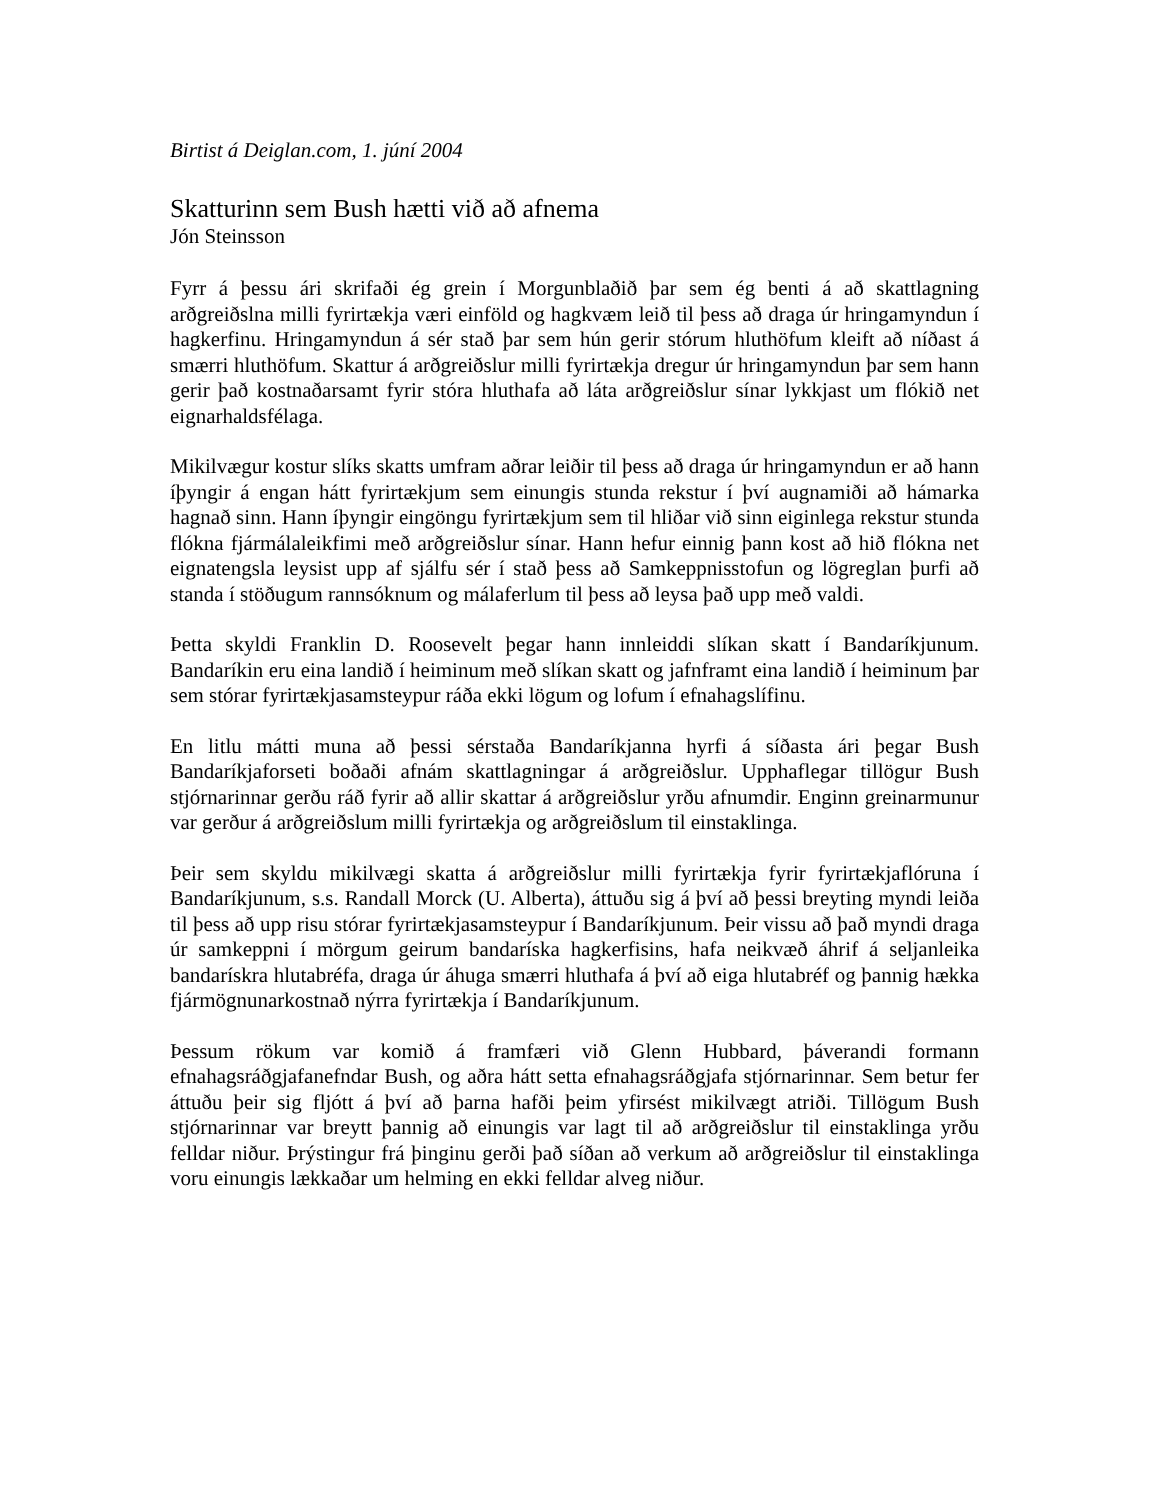Birtist á Deiglan.com, 1. júní 2004
Skatturinn sem Bush hætti við að afnema
Jón Steinsson
Fyrr á þessu ári skrifaði ég grein í Morgunblaðið þar sem ég benti á að skattlagning arðgreiðslna milli fyrirtækja væri einföld og hagkvæm leið til þess að draga úr hringamyndun í hagkerfinu. Hringamyndun á sér stað þar sem hún gerir stórum hluthöfum kleift að níðast á smærri hluthöfum. Skattur á arðgreiðslur milli fyrirtækja dregur úr hringamyndun þar sem hann gerir það kostnaðarsamt fyrir stóra hluthafa að láta arðgreiðslur sínar lykkjast um flókið net eignarhaldsfélaga.
Mikilvægur kostur slíks skatts umfram aðrar leiðir til þess að draga úr hringamyndun er að hann íþyngir á engan hátt fyrirtækjum sem einungis stunda rekstur í því augnamiði að hámarka hagnað sinn. Hann íþyngir eingöngu fyrirtækjum sem til hliðar við sinn eiginlega rekstur stunda flókna fjármálaleikfimi með arðgreiðslur sínar. Hann hefur einnig þann kost að hið flókna net eignatengsla leysist upp af sjálfu sér í stað þess að Samkeppnisstofun og lögreglan þurfi að standa í stöðugum rannsóknum og málaferlum til þess að leysa það upp með valdi.
Þetta skyldi Franklin D. Roosevelt þegar hann innleiddi slíkan skatt í Bandaríkjunum. Bandaríkin eru eina landið í heiminum með slíkan skatt og jafnframt eina landið í heiminum þar sem stórar fyrirtækjasamsteypur ráða ekki lögum og lofum í efnahagslífinu.
En litlu mátti muna að þessi sérstaða Bandaríkjanna hyrfi á síðasta ári þegar Bush Bandaríkjaforseti boðaði afnám skattlagningar á arðgreiðslur. Upphaflegar tillögur Bush stjórnarinnar gerðu ráð fyrir að allir skattar á arðgreiðslur yrðu afnumdir. Enginn greinarmunur var gerður á arðgreiðslum milli fyrirtækja og arðgreiðslum til einstaklinga.
Þeir sem skyldu mikilvægi skatta á arðgreiðslur milli fyrirtækja fyrir fyrirtækjaflóruna í Bandaríkjunum, s.s. Randall Morck (U. Alberta), áttuðu sig á því að þessi breyting myndi leiða til þess að upp risu stórar fyrirtækjasamsteypur í Bandaríkjunum. Þeir vissu að það myndi draga úr samkeppni í mörgum geirum bandaríska hagkerfisins, hafa neikvæð áhrif á seljanleika bandarískra hlutabréfa, draga úr áhuga smærri hluthafa á því að eiga hlutabréf og þannig hækka fjármögnunarkostnað nýrra fyrirtækja í Bandaríkjunum.
Þessum rökum var komið á framfæri við Glenn Hubbard, þáverandi formann efnahagsráðgjafanefndar Bush, og aðra hátt setta efnahagsráðgjafa stjórnarinnar. Sem betur fer áttuðu þeir sig fljótt á því að þarna hafði þeim yfirsést mikilvægt atriði. Tillögum Bush stjórnarinnar var breytt þannig að einungis var lagt til að arðgreiðslur til einstaklinga yrðu felldar niður. Þrýstingur frá þinginu gerði það síðan að verkum að arðgreiðslur til einstaklinga voru einungis lækkaðar um helming en ekki felldar alveg niður.